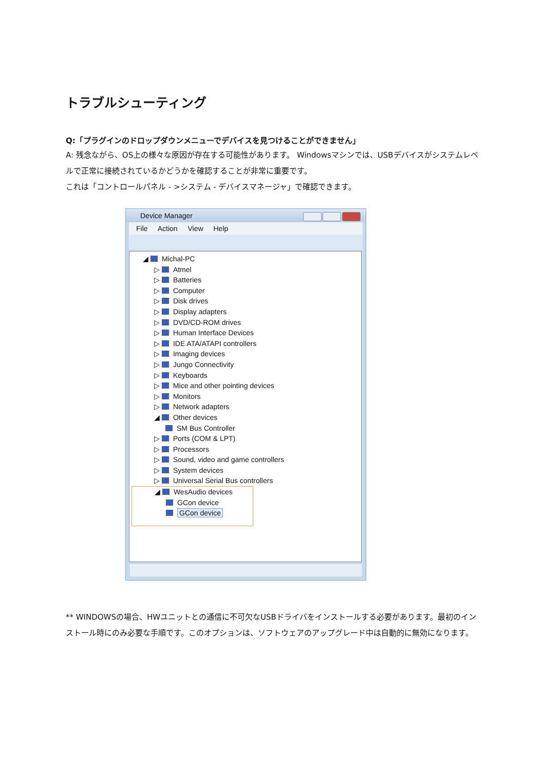トラブルシューティング
Q:「プラグインのドロップダウンメニューでデバイスを見つけることができません」
A: 残念ながら、OS上の様々な原因が存在する可能性があります。 Windowsマシンでは、USBデバイスがシステムレベルで正常に接続されているかどうかを確認することが非常に重要です。
これは「コントロールパネル - >システム - デバイスマネージャ」で確認できます。
Device Manager
File Action View Help
◢ Michal-PC
▷ Atmel
▷ Batteries
▷ Computer
▷ Disk drives
▷ Display adapters
▷ DVD/CD-ROM drives
▷ Human Interface Devices
▷ IDE ATA/ATAPI controllers
▷ Imaging devices
▷ Jungo Connectivity
▷ Keyboards
▷ Mice and other pointing devices
▷ Monitors
▷ Network adapters
◢ Other devices
SM Bus Controller
▷ Ports (COM & LPT)
▷ Processors
▷ Sound, video and game controllers
▷ System devices
▷ Universal Serial Bus controllers
◢ WesAudio devices
GCon device
GCon device
** WINDOWSの場合、HWユニットとの通信に不可欠なUSBドライバをインストールする必要があります。最初のインストール時にのみ必要な手順です。このオプションは、ソフトウェアのアップグレード中は自動的に無効になります。